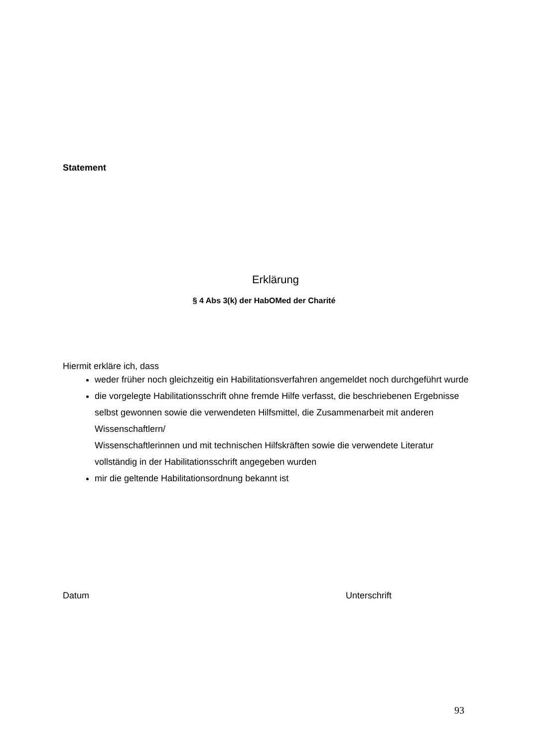Statement
Erklärung
§ 4 Abs 3(k) der HabOMed der Charité
Hiermit erkläre ich, dass
weder früher noch gleichzeitig ein Habilitationsverfahren angemeldet noch durchgeführt wurde
die vorgelegte Habilitationsschrift ohne fremde Hilfe verfasst, die beschriebenen Ergebnisse selbst gewonnen sowie die verwendeten Hilfsmittel, die Zusammenarbeit mit anderen Wissenschaftlern/
Wissenschaftlerinnen und mit technischen Hilfskräften sowie die verwendete Literatur vollständig in der Habilitationsschrift angegeben wurden
mir die geltende Habilitationsordnung bekannt ist
Datum Unterschrift
93